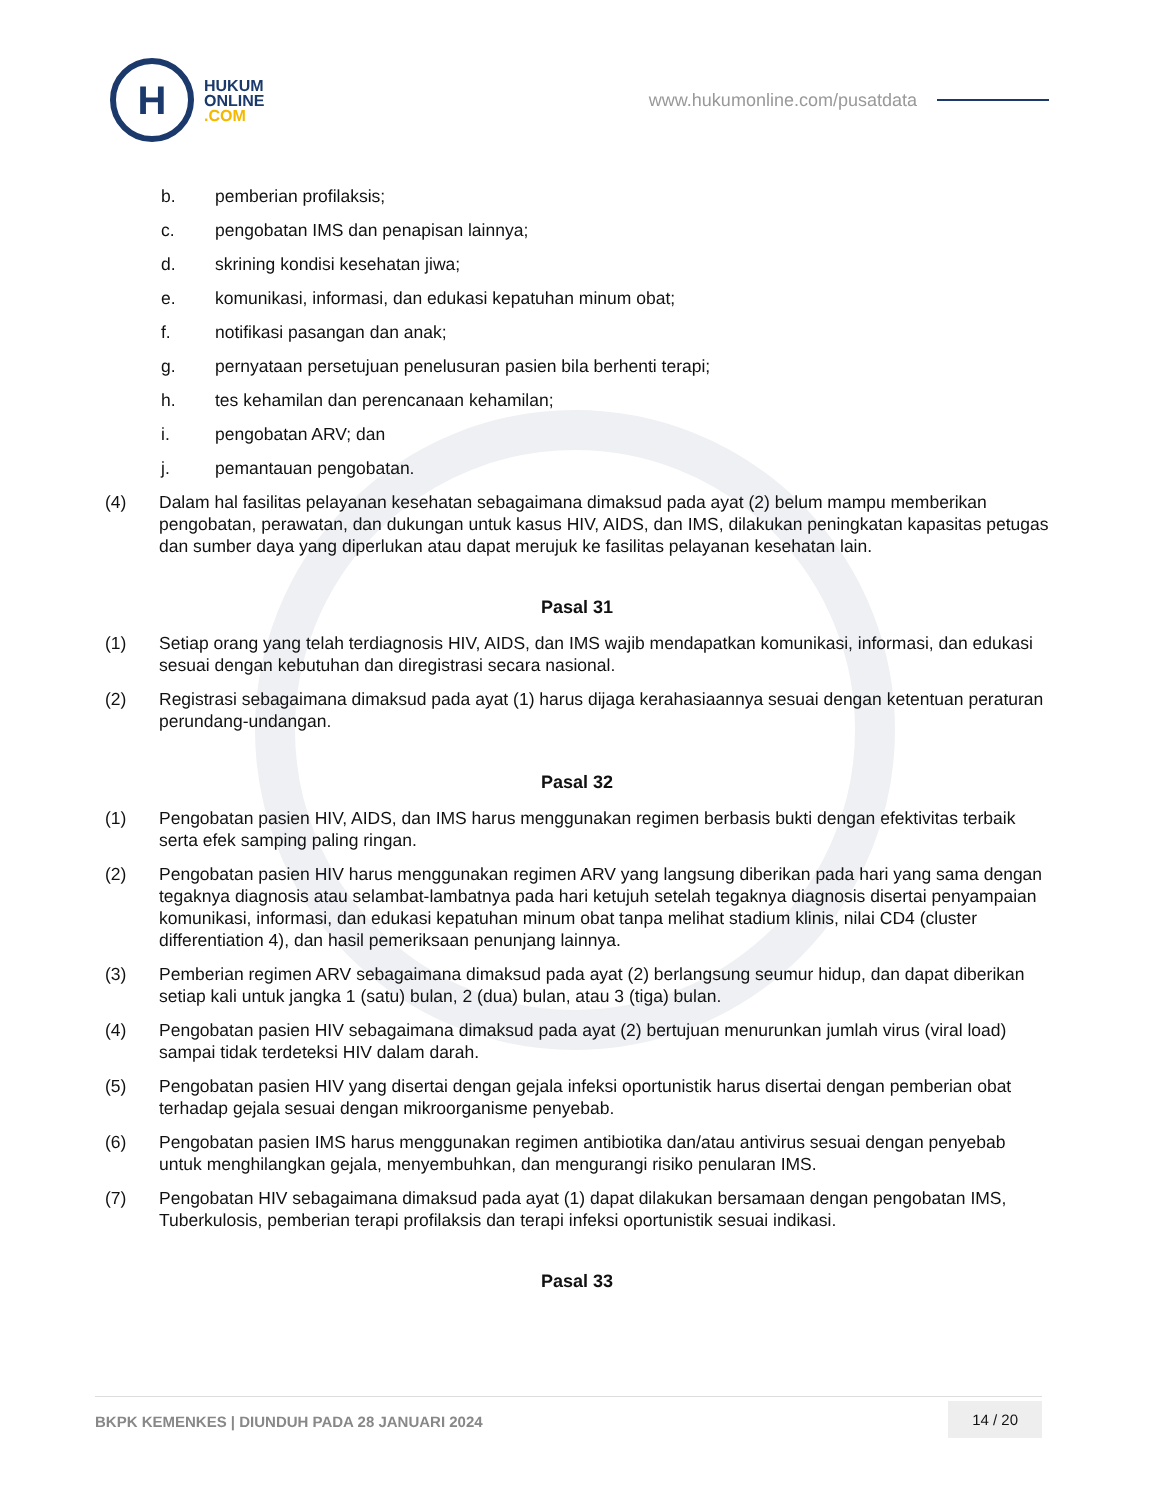H
HUKUM
ONLINE
.COM
www.hukumonline.com/pusatdata
b. pemberian profilaksis;
c. pengobatan IMS dan penapisan lainnya;
d. skrining kondisi kesehatan jiwa;
e. komunikasi, informasi, dan edukasi kepatuhan minum obat;
f. notifikasi pasangan dan anak;
g. pernyataan persetujuan penelusuran pasien bila berhenti terapi;
h. tes kehamilan dan perencanaan kehamilan;
i. pengobatan ARV; dan
j. pemantauan pengobatan.
(4) Dalam hal fasilitas pelayanan kesehatan sebagaimana dimaksud pada ayat (2) belum mampu memberikan pengobatan, perawatan, dan dukungan untuk kasus HIV, AIDS, dan IMS, dilakukan peningkatan kapasitas petugas dan sumber daya yang diperlukan atau dapat merujuk ke fasilitas pelayanan kesehatan lain.
Pasal 31
(1) Setiap orang yang telah terdiagnosis HIV, AIDS, dan IMS wajib mendapatkan komunikasi, informasi, dan edukasi sesuai dengan kebutuhan dan diregistrasi secara nasional.
(2) Registrasi sebagaimana dimaksud pada ayat (1) harus dijaga kerahasiaannya sesuai dengan ketentuan peraturan perundang-undangan.
Pasal 32
(1) Pengobatan pasien HIV, AIDS, dan IMS harus menggunakan regimen berbasis bukti dengan efektivitas terbaik serta efek samping paling ringan.
(2) Pengobatan pasien HIV harus menggunakan regimen ARV yang langsung diberikan pada hari yang sama dengan tegaknya diagnosis atau selambat-lambatnya pada hari ketujuh setelah tegaknya diagnosis disertai penyampaian komunikasi, informasi, dan edukasi kepatuhan minum obat tanpa melihat stadium klinis, nilai CD4 (cluster differentiation 4), dan hasil pemeriksaan penunjang lainnya.
(3) Pemberian regimen ARV sebagaimana dimaksud pada ayat (2) berlangsung seumur hidup, dan dapat diberikan setiap kali untuk jangka 1 (satu) bulan, 2 (dua) bulan, atau 3 (tiga) bulan.
(4) Pengobatan pasien HIV sebagaimana dimaksud pada ayat (2) bertujuan menurunkan jumlah virus (viral load) sampai tidak terdeteksi HIV dalam darah.
(5) Pengobatan pasien HIV yang disertai dengan gejala infeksi oportunistik harus disertai dengan pemberian obat terhadap gejala sesuai dengan mikroorganisme penyebab.
(6) Pengobatan pasien IMS harus menggunakan regimen antibiotika dan/atau antivirus sesuai dengan penyebab untuk menghilangkan gejala, menyembuhkan, dan mengurangi risiko penularan IMS.
(7) Pengobatan HIV sebagaimana dimaksud pada ayat (1) dapat dilakukan bersamaan dengan pengobatan IMS, Tuberkulosis, pemberian terapi profilaksis dan terapi infeksi oportunistik sesuai indikasi.
Pasal 33
BKPK KEMENKES | DIUNDUH PADA 28 JANUARI 2024
14 / 20